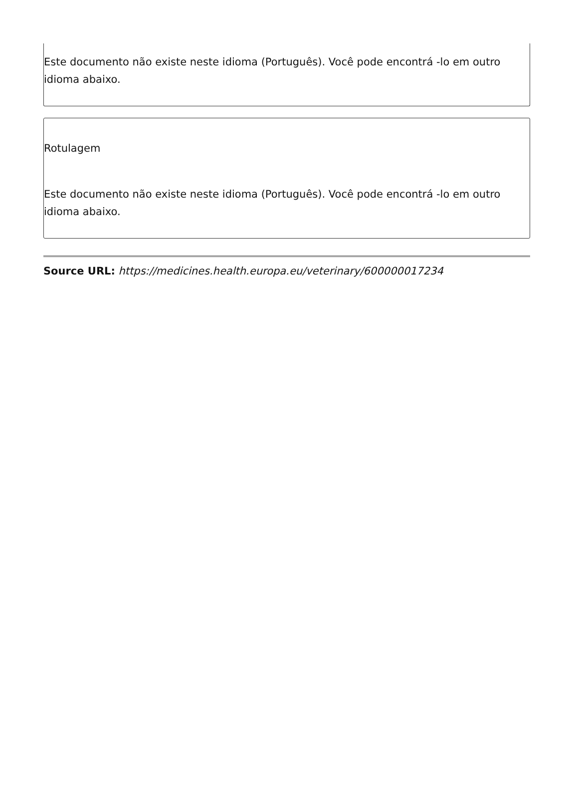Este documento não existe neste idioma (Português). Você pode encontrá -lo em outro idioma abaixo.
Rotulagem
Este documento não existe neste idioma (Português). Você pode encontrá -lo em outro idioma abaixo.
Source URL: https://medicines.health.europa.eu/veterinary/600000017234